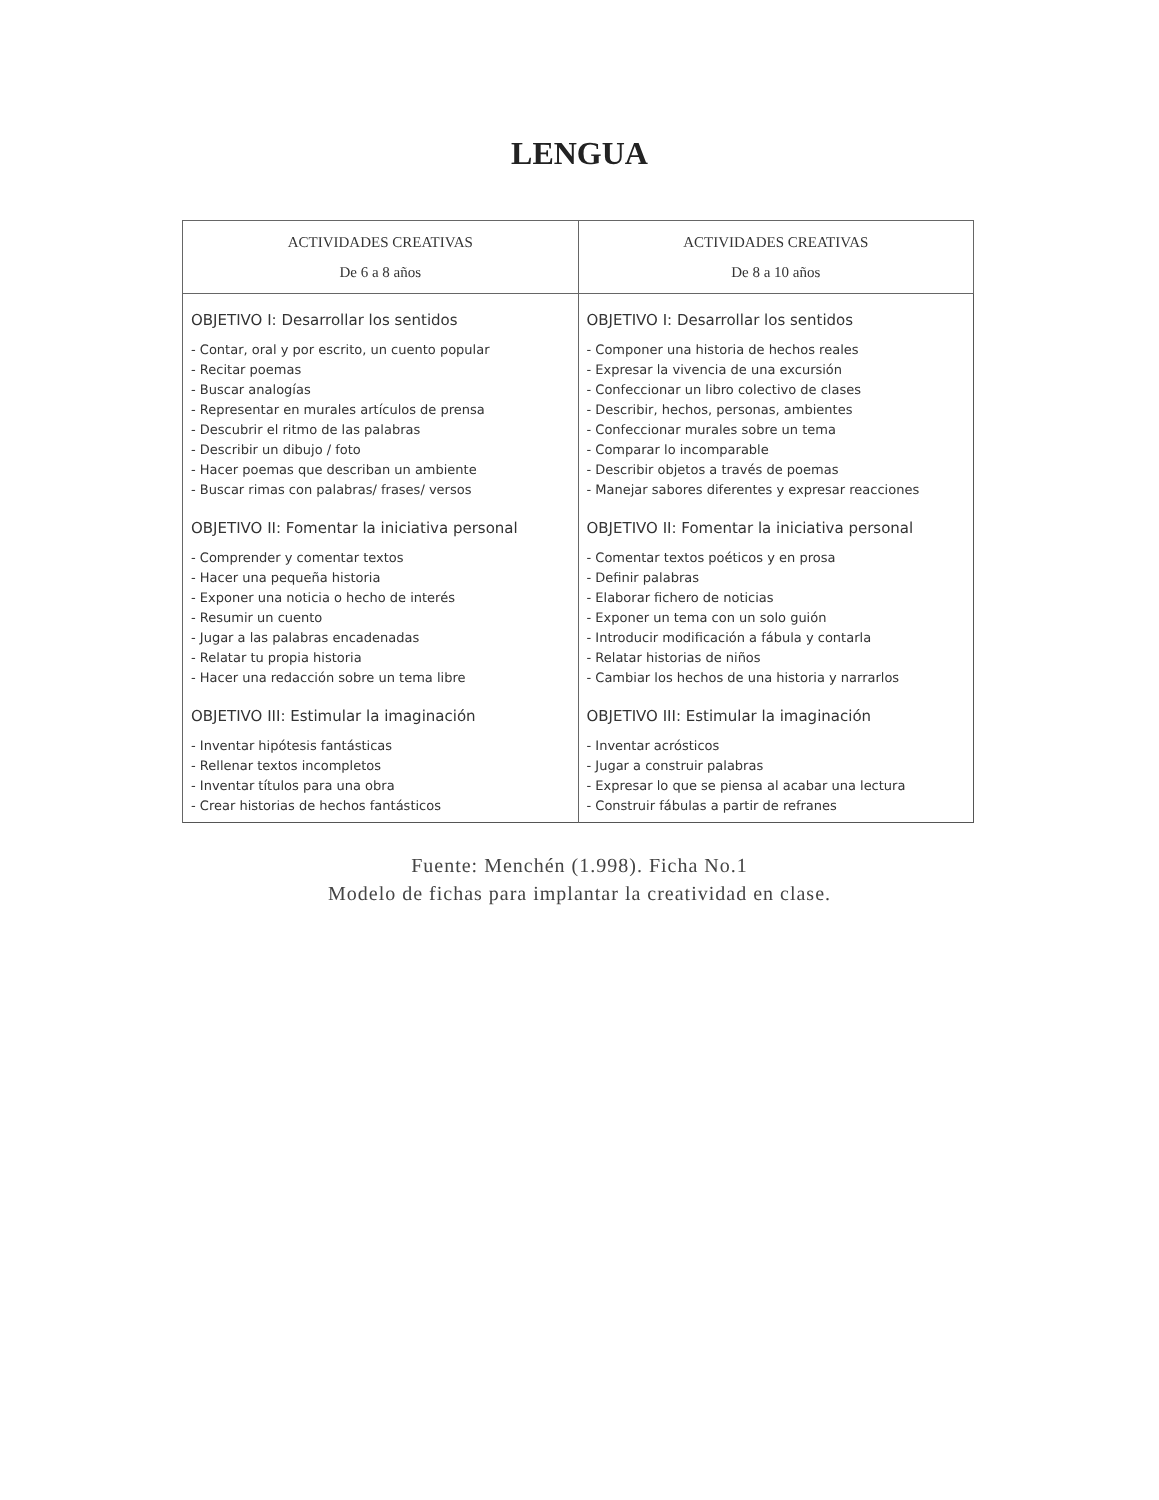LENGUA
| ACTIVIDADES CREATIVAS De 6 a 8 años | ACTIVIDADES CREATIVAS De 8 a 10 años |
| --- | --- |
| OBJETIVO I: Desarrollar los sentidos - Contar, oral y por escrito, un cuento popular - Recitar poemas - Buscar analogías - Representar en murales artículos de prensa - Descubrir el ritmo de las palabras - Describir un dibujo / foto - Hacer poemas que describan un ambiente - Buscar rimas con palabras/ frases/ versos OBJETIVO II: Fomentar la iniciativa personal - Comprender y comentar textos - Hacer una pequeña historia - Exponer una noticia o hecho de interés - Resumir un cuento - Jugar a las palabras encadenadas - Relatar tu propia historia - Hacer una redacción sobre un tema libre OBJETIVO III: Estimular la imaginación - Inventar hipótesis fantásticas - Rellenar textos incompletos - Inventar títulos para una obra - Crear historias de hechos fantásticos | OBJETIVO I: Desarrollar los sentidos - Componer una historia de hechos reales - Expresar la vivencia de una excursión - Confeccionar un libro colectivo de clases - Describir, hechos, personas, ambientes - Confeccionar murales sobre un tema - Comparar lo incomparable - Describir objetos a través de poemas - Manejar sabores diferentes y expresar reacciones OBJETIVO II: Fomentar la iniciativa personal - Comentar textos poéticos y en prosa - Definir palabras - Elaborar fichero de noticias - Exponer un tema con un solo guión - Introducir modificación a fábula y contarla - Relatar historias de niños - Cambiar los hechos de una historia y narrarlos OBJETIVO III: Estimular la imaginación - Inventar acrósticos - Jugar a construir palabras - Expresar lo que se piensa al acabar una lectura - Construir fábulas a partir de refranes |
Fuente: Menchén (1.998). Ficha No.1
Modelo de fichas para implantar la creatividad en clase.